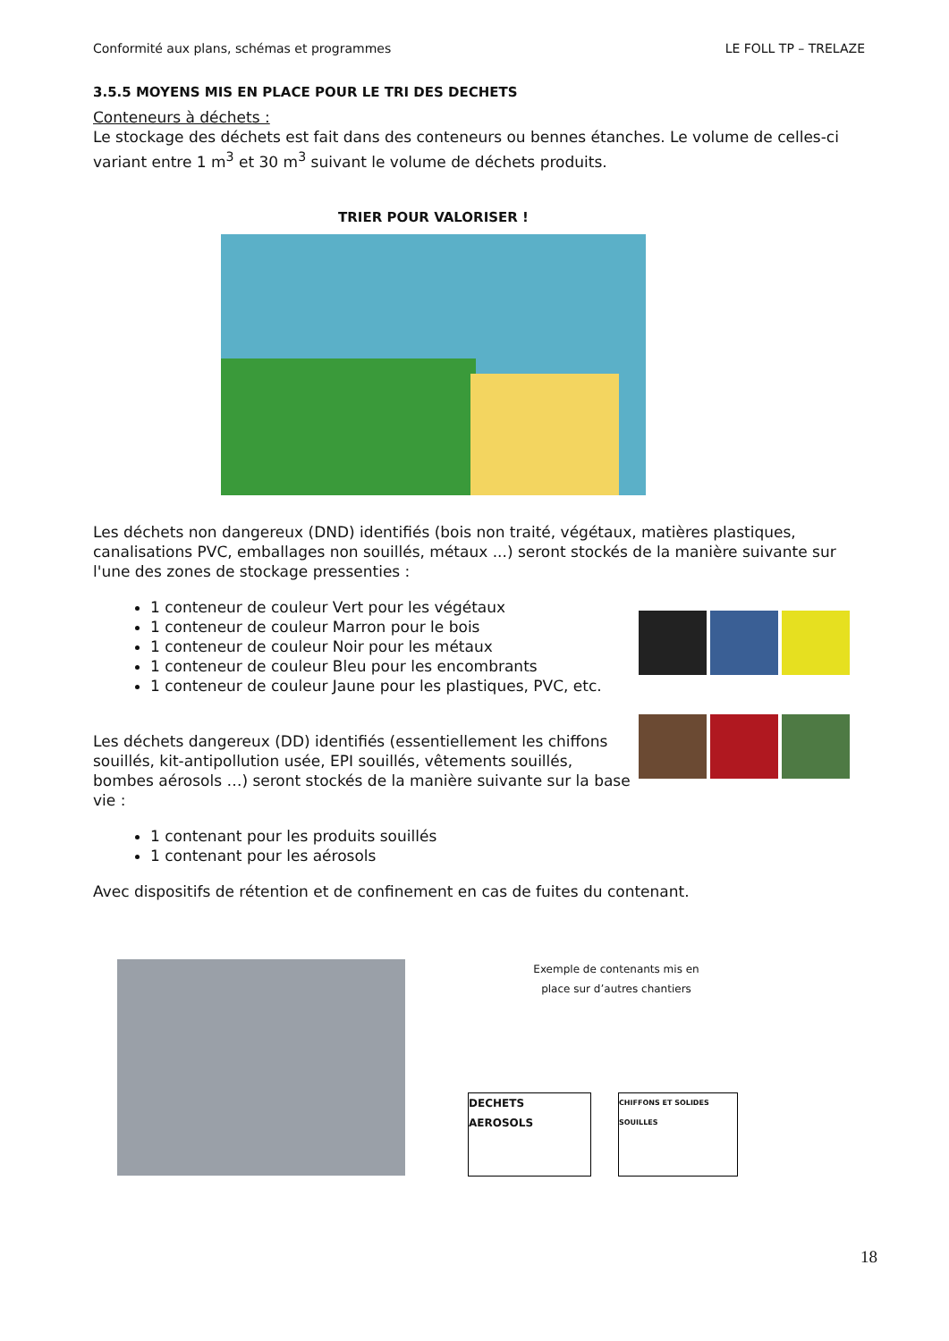Conformité aux plans, schémas et programmes LE FOLL TP – TRELAZE
3.5.5 MOYENS MIS EN PLACE POUR LE TRI DES DECHETS
Conteneurs à déchets :
Le stockage des déchets est fait dans des conteneurs ou bennes étanches. Le volume de celles-ci variant entre 1 m<sup>3</sup> et 30 m<sup>3</sup> suivant le volume de déchets produits.
TRIER POUR VALORISER !
Les déchets non dangereux (DND) identifiés (bois non traité, végétaux, matières plastiques, canalisations PVC, emballages non souillés, métaux ...) seront stockés de la manière suivante sur l'une des zones de stockage pressenties :
1 conteneur de couleur Vert pour les végétaux
1 conteneur de couleur Marron pour le bois
1 conteneur de couleur Noir pour les métaux
1 conteneur de couleur Bleu pour les encombrants
1 conteneur de couleur Jaune pour les plastiques, PVC, etc.
Les déchets dangereux (DD) identifiés (essentiellement les chiffons souillés, kit-antipollution usée, EPI souillés, vêtements souillés, bombes aérosols …) seront stockés de la manière suivante sur la base vie :
1 contenant pour les produits souillés
1 contenant pour les aérosols
Avec dispositifs de rétention et de confinement en cas de fuites du contenant.
Exemple de contenants mis en
place sur d’autres chantiers
DECHETS AEROSOLS
CHIFFONS ET SOLIDES SOUILLES
18